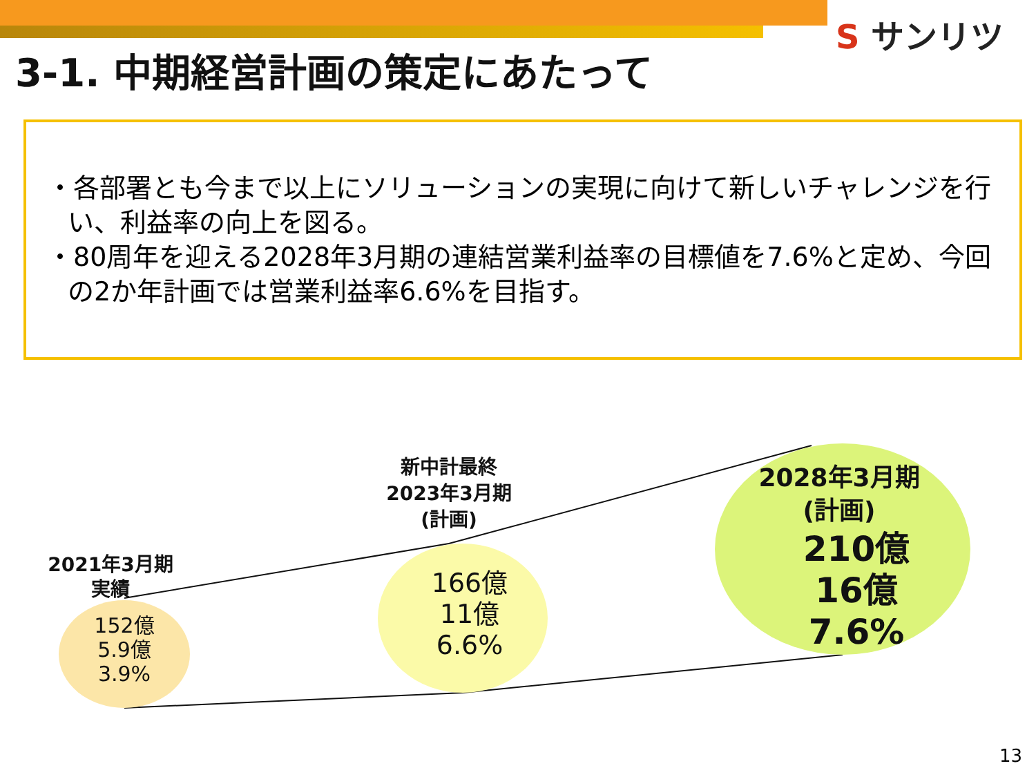S サンリツ
3-1. 中期経営計画の策定にあたって
・各部署とも今まで以上にソリューションの実現に向けて新しいチャレンジを行い、利益率の向上を図る。
・80周年を迎える2028年3月期の連結営業利益率の目標値を7.6%と定め、今回の2か年計画では営業利益率6.6%を目指す。
2021年3月期
実績
152億
5.9億
3.9%
新中計最終
2023年3月期
(計画)
166億
11億
6.6%
2028年3月期
(計画)
210億
16億
7.6%
13